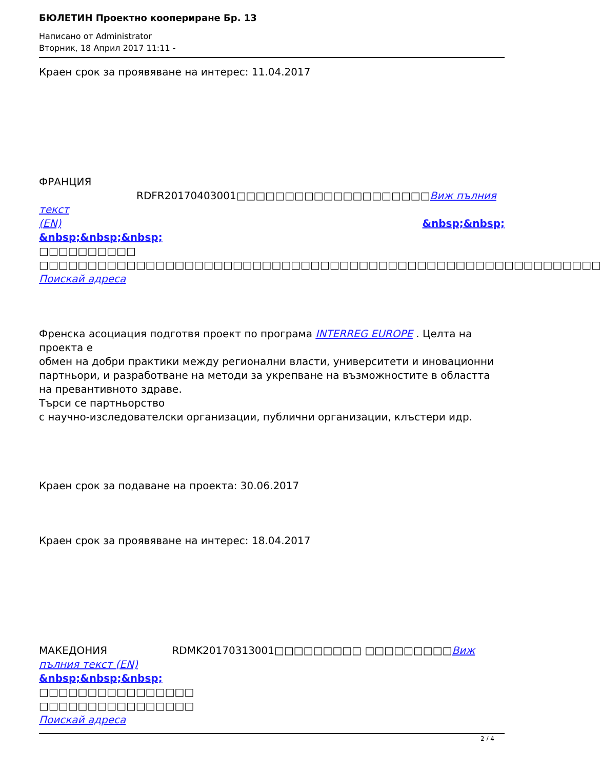БЮЛЕТИН Проектно коопериране Бр. 13
Написано от Administrator
Вторник, 18 Април 2017 11:11 -
Краен срок за проявяване на интерес: 11.04.2017
ФРАНЦИЯ RDFR20170403001□□□□□□□□□□□□□□□□□□□□Виж пълния текст
(EN) &nbsp;&nbsp;
&nbsp;&nbsp;&nbsp;
□□□□□□□□□□
□□□□□□□□□□□□□□□□□□□□□□□□□□□□□□□□□□□□□□□□□□□□□□□□□□□□□□□□□□
Поискай адреса
Френска асоциация подготвя проект по програма INTERREG EUROPE . Целта на проекта е
обмен на добри практики между регионални власти, университети и иновационни партньори, и разработване на методи за укрепване на възможностите в областта на превантивното здраве.
Търси се партньорство
с научно-изследователски организации, публични организации, клъстери идр.
Краен срок за подаване на проекта: 30.06.2017
Краен срок за проявяване на интерес: 18.04.2017
МАКЕДОНИЯ RDMK20170313001□□□□□□□□□ □□□□□□□□□Виж пълния текст (EN)
&nbsp;&nbsp;&nbsp;
□□□□□□□□□□□□□□□□
□□□□□□□□□□□□□□□□
Поискай адреса
2 / 4